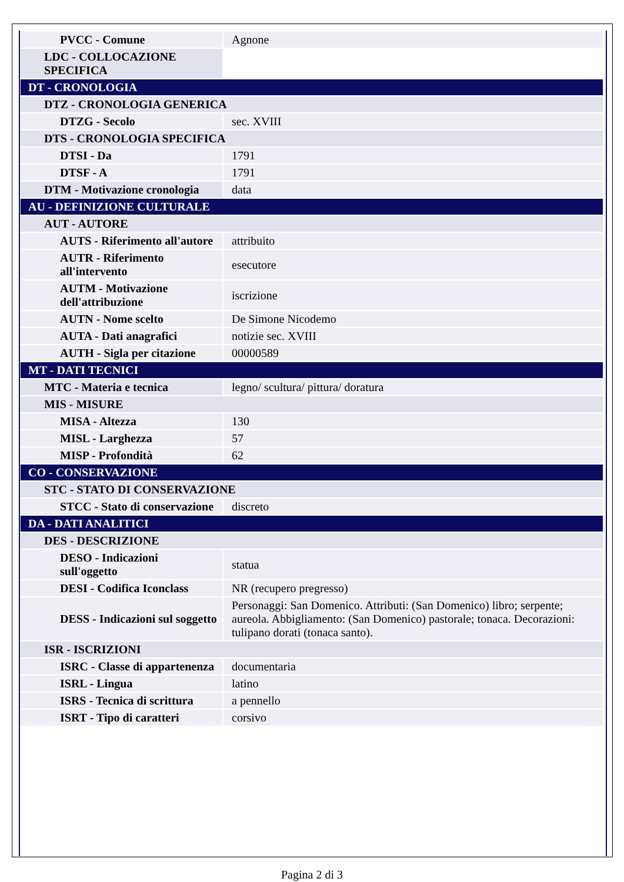| PVCC - Comune | Agnone |
| LDC - COLLOCAZIONE SPECIFICA | |
| DT - CRONOLOGIA | |
| DTZ - CRONOLOGIA GENERICA | |
| DTZG - Secolo | sec. XVIII |
| DTS - CRONOLOGIA SPECIFICA | |
| DTSI - Da | 1791 |
| DTSF - A | 1791 |
| DTM - Motivazione cronologia | data |
| AU - DEFINIZIONE CULTURALE | |
| AUT - AUTORE | |
| AUTS - Riferimento all'autore | attribuito |
| AUTR - Riferimento all'intervento | esecutore |
| AUTM - Motivazione dell'attribuzione | iscrizione |
| AUTN - Nome scelto | De Simone Nicodemo |
| AUTA - Dati anagrafici | notizie sec. XVIII |
| AUTH - Sigla per citazione | 00000589 |
| MT - DATI TECNICI | |
| MTC - Materia e tecnica | legno/ scultura/ pittura/ doratura |
| MIS - MISURE | |
| MISA - Altezza | 130 |
| MISL - Larghezza | 57 |
| MISP - Profondità | 62 |
| CO - CONSERVAZIONE | |
| STC - STATO DI CONSERVAZIONE | |
| STCC - Stato di conservazione | discreto |
| DA - DATI ANALITICI | |
| DES - DESCRIZIONE | |
| DESO - Indicazioni sull'oggetto | statua |
| DESI - Codifica Iconclass | NR (recupero pregresso) |
| DESS - Indicazioni sul soggetto | Personaggi: San Domenico. Attributi: (San Domenico) libro; serpente; aureola. Abbigliamento: (San Domenico) pastorale; tonaca. Decorazioni: tulipano dorati (tonaca santo). |
| ISR - ISCRIZIONI | |
| ISRC - Classe di appartenenza | documentaria |
| ISRL - Lingua | latino |
| ISRS - Tecnica di scrittura | a pennello |
| ISRT - Tipo di caratteri | corsivo |
Pagina 2 di 3